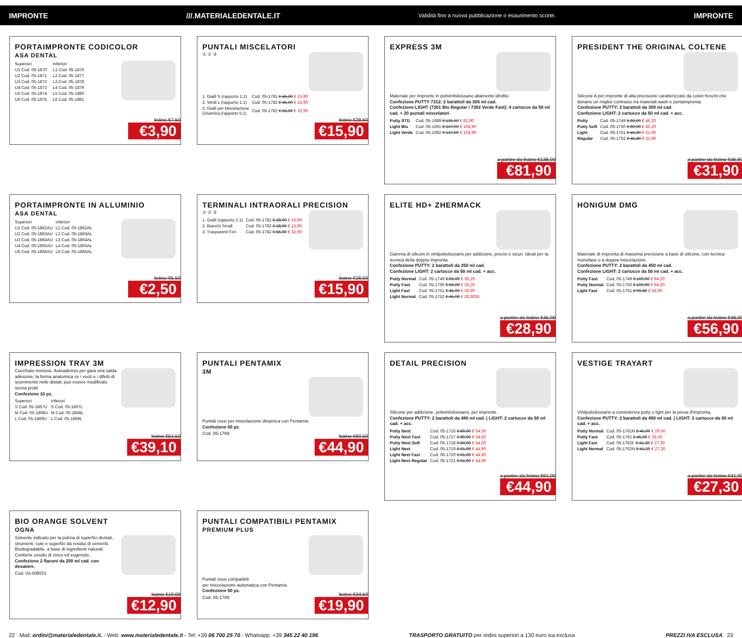IMPRONTE ///.MATERIALEDENTALE.IT Validità fino a nuova pubblicazione o esaurimento scorte. IMPRONTE
PORTAIMPRONTE CODICOLOR
ASA DENTAL
| Superiori | | Inferiori |
| U1 Cod. 05-1870 | | L1 Cod. 05-1876 |
| U2 Cod. 05-1871 | | L2 Cod. 05-1877 |
| U3 Cod. 05-1872 | | L3 Cod. 05-1878 |
| U4 Cod. 05-1873 | | L4 Cod. 05-1879 |
| U5 Cod. 05-1874 | | L5 Cod. 05-1880 |
| U6 Cod. 05-1875 | | L6 Cod. 05-1881 |
listino €7,50
€3,90
PUNTALI MISCELATORI
① ② ③
| 1. Gialli S (rapporto 1:1) | Cod. 05-1781 € 45,00 € 15,90 |
| 2. Verdi L (rapporto 1:1) | Cod. 05-1782 € 45,00 € 15,90 |
| 3. Gialli per Miscelazione Dinamica (rapporto 5:1) | Cod. 05-1782 € 55,00 € 32,90 |
listino €28,50
€15,90
EXPRESS 3M
Materiale per impronte in polivinilsilossano altamente idrofilo.
Confezione PUTTY 7312: 2 barattoli da 305 ml cad.
Confezione LIGHT (7301 Blu Regular / 7302 Verde Fast): 4 cartucce da 50 ml cad. + 20 puntali miscelatori
| Putty STD | Cod. 05-1689 € 135,50 € 81,90 |
| Light Blu | Cod. 05-1691 € 137,00 € 104,90 |
| Light Verde | Cod. 05-1692 € 137,00 € 104,90 |
a partire da listino €138,00
€81,90
PRESIDENT THE ORIGINAL COLTENE
Silicone A per impronte di alta precisione caratterizzato da colori freschi che donano un miglior contrasto tra materiali wash e portaimpronta.
Confezione PUTTY: 2 barattoli da 300 ml cad.
Confezione LIGHT: 2 cartucce da 50 ml cad. + acc.
| Putty | Cod. 05-1749 € 80,00 € 46,20 |
| Putty Soft | Cod. 05-1750 € 80,00 € 46,20 |
| Light | Cod. 05-1751 € 45,80 € 31,90 |
| Regular | Cod. 05-1752 € 45,80 € 31,90 |
a partire da listino €45,80
€31,90
PORTAIMPRONTE IN ALLUMINIO
ASA DENTAL
| Superiori | Inferiori |
| U1 Cod. 05-1862AU | L1 Cod. 05-1862AL |
| U2 Cod. 05-1863AU | L2 Cod. 05-1863AL |
| U3 Cod. 05-1864AU | L3 Cod. 05-1864AL |
| U4 Cod. 05-1865AU | L4 Cod. 05-1865AL |
| U5 Cod. 05-1866AU | L5 Cod. 05-1866AL |
listino €5,50
€2,50
TERMINALI INTRAORALI PRECISION
① ② ③
| 1. Gialli (rapporto 1:1) | Cod. 05-1781 € 28,00 € 15,90 |
| 2. Bianchi Small | Cod. 05-1782 € 28,00 € 15,90 |
| 3. Trasparenti Fini | Cod. 05-1782 € 55,00 € 32,90 |
listino €28,50
€15,90
ELITE HD+ ZHERMACK
Gamma di siliconi in vinilpolisilossano per addizione, precisi e sicuri. Ideali per la tecnica della doppia impronta.
Confezione PUTTY: 2 barattoli da 250 ml cad.
Confezione LIGHT: 2 cartucce da 50 ml cad. + acc.
| Putty Normal | Cod. 05-1749 € 66,00 € 39,20 |
| Putty Fast | Cod. 05-1750 € 66,00 € 39,20 |
| Light Fast | Cod. 05-1751 € 45,00 € 28,90 |
| Light Normal | Cod. 05-1752 € 45,00 € 28,9035 |
a partire da listino €45,00
€28,90
HONIGUM DMG
Materiale di impronta di massima precisione a base di silicone, con tecnica monofase o a doppia miscelazione.
Confezione PUTTY: 2 barattoli da 450 ml cad.
Confezione LIGHT: 2 cartucce da 50 ml cad. + acc.
| Putty Fast | Cod. 05-1749 € 169,00 € 94,20 |
| Putty Normal | Cod. 05-1750 € 169,00 € 94,20 |
| Light Fast | Cod. 05-1751 € 96,80 € 56,90 |
a partire da listino €46,00
€56,90
IMPRESSION TRAY 3M
Cucchiaio monous. Autoadesivo per gara una salda adesione; la forma anatomica ce i vuoti e i difetti di scorrimento nelle distali; può essere modificato senza probl
Confezione 10 pz.
| Superiori | Inferiori |
| S Cod. 05-1867U | S Cod. 05-1867L |
| M Cod. 05-1868U | M Cod. 05-1868L |
| L Cod. 05-1869U | L Cod. 05-1869L |
listino €51,50
€39,10
PUNTALI PENTAMIX
3M
Puntali rossi per miscelazione dinamica con Pentamix.
Confezione 50 pz.
Cod. 05-1789
listino €60,50
€44,90
DETAIL PRECISION
Silicone per addizione, polivinilsilossano, per impronte.
Confezione PUTTY: 2 barattoli da 480 ml cad. | LIGHT: 2 cartucce da 50 ml cad. + acc.
| Putty Next | Cod. 05-1716 € 80,00 € 54,50 |
| Putty Next Fast | Cod. 05-1717 € 80,00 € 54,50 |
| Putty Next Soft | Cod. 05-1718 € 80,00 € 54,50 |
| Light Next | Cod. 05-1719 € 61,00 € 44,90 |
| Light Next Fast | Cod. 05-1720 € 61,00 € 44,90 |
| Light Next Regular | Cod. 05-1721 € 61,00 € 44,90 |
a partire da listino €61,00
€44,90
VESTIGE TRAYART
Vinilpolisilossano a consistenza putty o light per la presa d'impronta.
Confezione PUTTY: 2 barattoli da 450 ml cad. | LIGHT: 2 cartucce da 50 ml cad. + acc.
| Putty Normal | Cod. 05-1761N € 45,00 € 29,50 |
| Putty Fast | Cod. 05-1761 € 45,00 € 29,50 |
| Light Fast | Cod. 05-1762F € 41,20 € 27,30 |
| Light Normal | Cod. 05-1762N € 41,20 € 27,30 |
a partire da listino €41,00
€27,30
BIO ORANGE SOLVENT
OGNA
Solvente indicato per la pulizia di superfici dentali, strumenti, cute e superfici da residui di cementi.
Biodegradabile, a base di ingredienti naturali. Contiene ossido di zinco ed eugenolo..
Confezione 2 flaconi da 200 ml cad. con dosatore.
Cod. 03-00BOS
listino €19,00
€12,90
PUNTALI COMPATIBILI PENTAMIX
PREMIUM PLUS
Puntali rossi compatibili
per miscelazione automatica con Pentamix.
Confezione 50 pz.
Cod. 05-1789
listino €34,50
€19,90
22 Mail: ordini@materialedentale.it. - Web: www.materialedentale.it - Tel: +39 06 700 25 70 - Whatsapp: +39 345 22 40 196 TRASPORTO GRATUITO per ordini superiori a 130 euro iva esclusa PREZZI IVA ESCLUSA 23